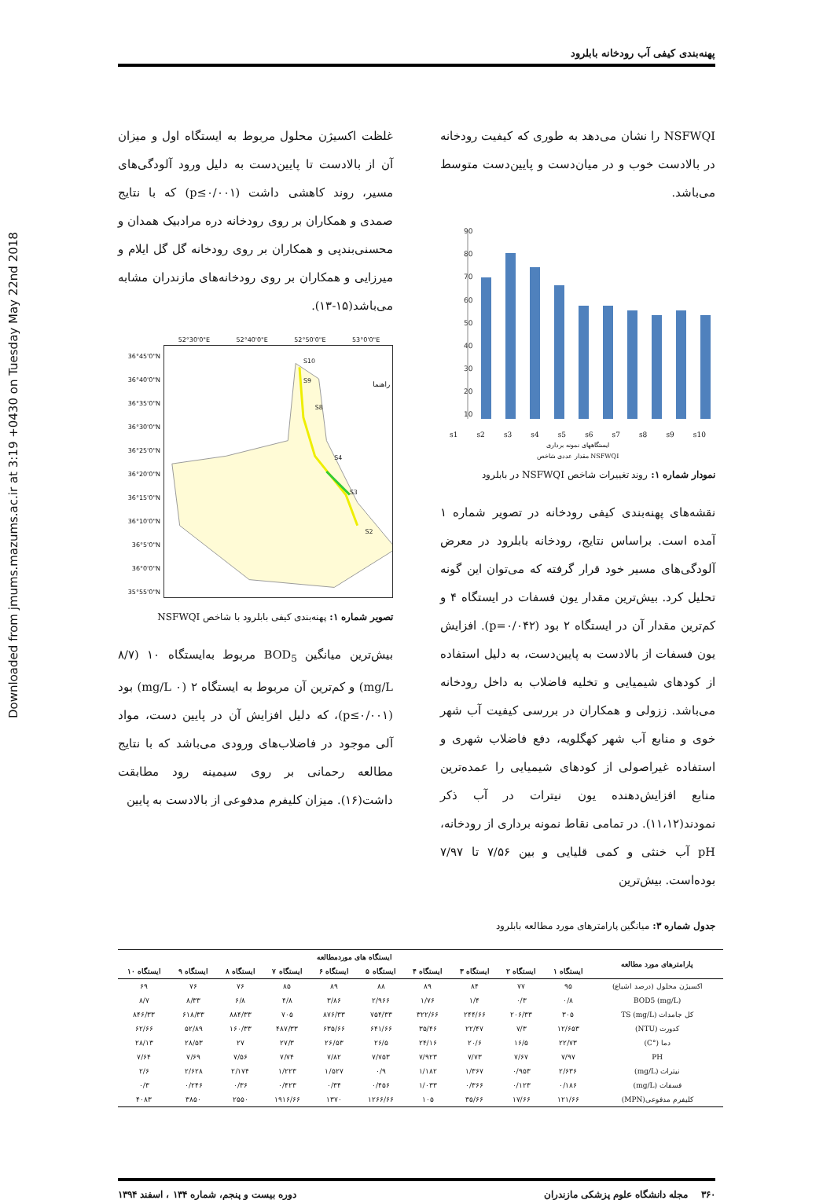Downloaded from jmums.mazums.ac.ir at 3:19 +0430 on Tuesday May 22nd 2018
پهنه‌بندی کیفی آب رودخانه بابلرود
NSFWQI را نشان می‌دهد به طوری که کیفیت رودخانه در بالادست خوب و در میان‌دست و پایین‌دست متوسط می‌باشد.
90
80
70
60
50
40
30
20
10
s1 s2 s3 s4 s5 s6 s7 s8 s9 s10
ایستگاههای نمونه برداری
NSFWQI مقدار عددی شاخص
نمودار شماره ۱: روند تغییرات شاخص NSFWQI در بابلرود
نقشه‌های پهنه‌بندی کیفی رودخانه در تصویر شماره ۱ آمده است. براساس نتایج، رودخانه بابلرود در معرض آلودگی‌های مسیر خود قرار گرفته که می‌توان این گونه تحلیل کرد. بیش‌ترین مقدار یون فسفات در ایستگاه ۴ و کم‌ترین مقدار آن در ایستگاه ۲ بود (p=۰/۰۴۲). افزایش یون فسفات از بالادست به پایین‌دست، به دلیل استفاده از کودهای شیمیایی و تخلیه فاضلاب به داخل رودخانه می‌باشد. ززولی و همکاران در بررسی کیفیت آب شهر خوی و منابع آب شهر کهگلویه، دفع فاضلاب شهری و استفاده غیراصولی از کودهای شیمیایی را عمده‌ترین منابع افزایش‌دهنده یون نیترات در آب ذکر نمودند(۱۱،۱۲). در تمامی نقاط نمونه برداری از رودخانه، pH آب خنثی و کمی قلیایی و بین ۷/۵۶ تا ۷/۹۷ بوده‌است. بیش‌ترین
غلظت اکسیژن محلول مربوط به ایستگاه اول و میزان آن از بالادست تا پایین‌دست به دلیل ورود آلودگی‌های مسیر، روند کاهشی داشت (p≤۰/۰۰۱) که با نتایج صمدی و همکاران بر روی رودخانه دره مرادبیک همدان و محسنی‌بندپی و همکاران بر روی رودخانه گل گل ایلام و میرزایی و همکاران بر روی رودخانه‌های مازندران مشابه می‌باشد(۱۵-۱۳).
52°30'0"E 52°40'0"E 52°50'0"E 53°0'0"E
36°45'0"N 36°40'0"N 36°35'0"N 36°30'0"N 36°25'0"N 36°20'0"N 36°15'0"N 36°10'0"N 36°5'0"N 36°0'0"N 35°55'0"N
S10
S9
S8
S4
S3
S2
راهنما
تصویر شماره ۱: پهنه‌بندی کیفی بابلرود با شاخص NSFWQI
بیش‌ترین میانگین BOD<sub>5</sub> مربوط به‌ایستگاه ۱۰ (۸/۷ mg/L) و کم‌ترین آن مربوط به ایستگاه ۲ (۰ mg/L) بود (p≤۰/۰۰۱)، که دلیل افزایش آن در پایین دست، مواد آلی موجود در فاضلاب‌های ورودی می‌باشد که با نتایج مطالعه رحمانی بر روی سیمینه رود مطابقت داشت(۱۶). میزان کلیفرم مدفوعی از بالادست به پایین
جدول شماره ۳: میانگین پارامترهای مورد مطالعه بابلرود
| پارامترهای مورد مطالعه | ایستگاه های موردمطالعه | | | | | | | | | |
| --- | --- | --- | --- | --- | --- | --- | --- | --- | --- | --- |
| | ایستگاه ۱ | ایستگاه ۲ | ایستگاه ۳ | ایستگاه ۴ | ایستگاه ۵ | ایستگاه ۶ | ایستگاه ۷ | ایستگاه ۸ | ایستگاه ۹ | ایستگاه ۱۰ |
| اکسیژن محلول (درصد اشباع) | ۹۵ | ۷۷ | ۸۴ | ۸۹ | ۸۸ | ۸۹ | ۸۵ | ۷۶ | ۷۶ | ۶۹ |
| (mg/L) BOD5 | ۰/۸ | ۰/۳ | ۱/۴ | ۱/۷۶ | ۲/۹۶۶ | ۳/۸۶ | ۴/۸ | ۶/۸ | ۸/۳۳ | ۸/۷ |
| کل جامدات TS (mg/L) | ۳۰۵ | ۲۰۶/۳۳ | ۲۴۴/۶۶ | ۳۲۲/۶۶ | ۷۵۴/۳۳ | ۸۷۶/۳۳ | ۷۰۵ | ۸۸۴/۳۳ | ۶۱۸/۳۳ | ۸۴۶/۳۳ |
| کدورت (NTU) | ۱۲/۶۵۳ | ۷/۳ | ۲۲/۴۷ | ۳۵/۴۶ | ۶۴۱/۶۶ | ۶۳۵/۶۶ | ۴۸۷/۳۳ | ۱۶۰/۳۳ | ۵۲/۸۹ | ۶۲/۶۶ |
| دما (°C) | ۲۲/۷۳ | ۱۶/۵ | ۲۰/۶ | ۲۴/۱۶ | ۲۶/۵ | ۲۶/۵۳ | ۲۷/۳ | ۲۷ | ۲۸/۵۳ | ۲۸/۱۳ |
| PH | ۷/۹۷ | ۷/۶۷ | ۷/۷۳ | ۷/۹۲۳ | ۷/۷۵۳ | ۷/۸۲ | ۷/۷۴ | ۷/۵۶ | ۷/۶۹ | ۷/۶۴ |
| نیترات (mg/L) | ۲/۶۳۶ | ۰/۹۵۳ | ۱/۳۶۷ | ۱/۱۸۲ | ۰/۹ | ۱/۵۲۷ | ۱/۲۲۳ | ۲/۱۷۴ | ۲/۶۲۸ | ۲/۶ |
| فسفات (mg/L) | ۰/۱۸۶ | ۰/۱۲۳ | ۰/۳۶۶ | ۱/۰۳۳ | ۰/۴۵۶ | ۰/۳۴ | ۰/۴۲۳ | ۰/۳۶ | ۰/۲۴۶ | ۰/۳ |
| کلیفرم مدفوعی(MPN) | ۱۲۱/۶۶ | ۱۷/۶۶ | ۳۵/۶۶ | ۱۰۵ | ۱۲۶۶/۶۶ | ۱۳۷۰ | ۱۹۱۶/۶۶ | ۲۵۵۰ | ۳۸۵۰ | ۴۰۸۳ |
۳۶۰ مجله دانشگاه علوم پزشکی مازندران دوره بیست و پنجم، شماره ۱۳۴ ، اسفند ۱۳۹۴